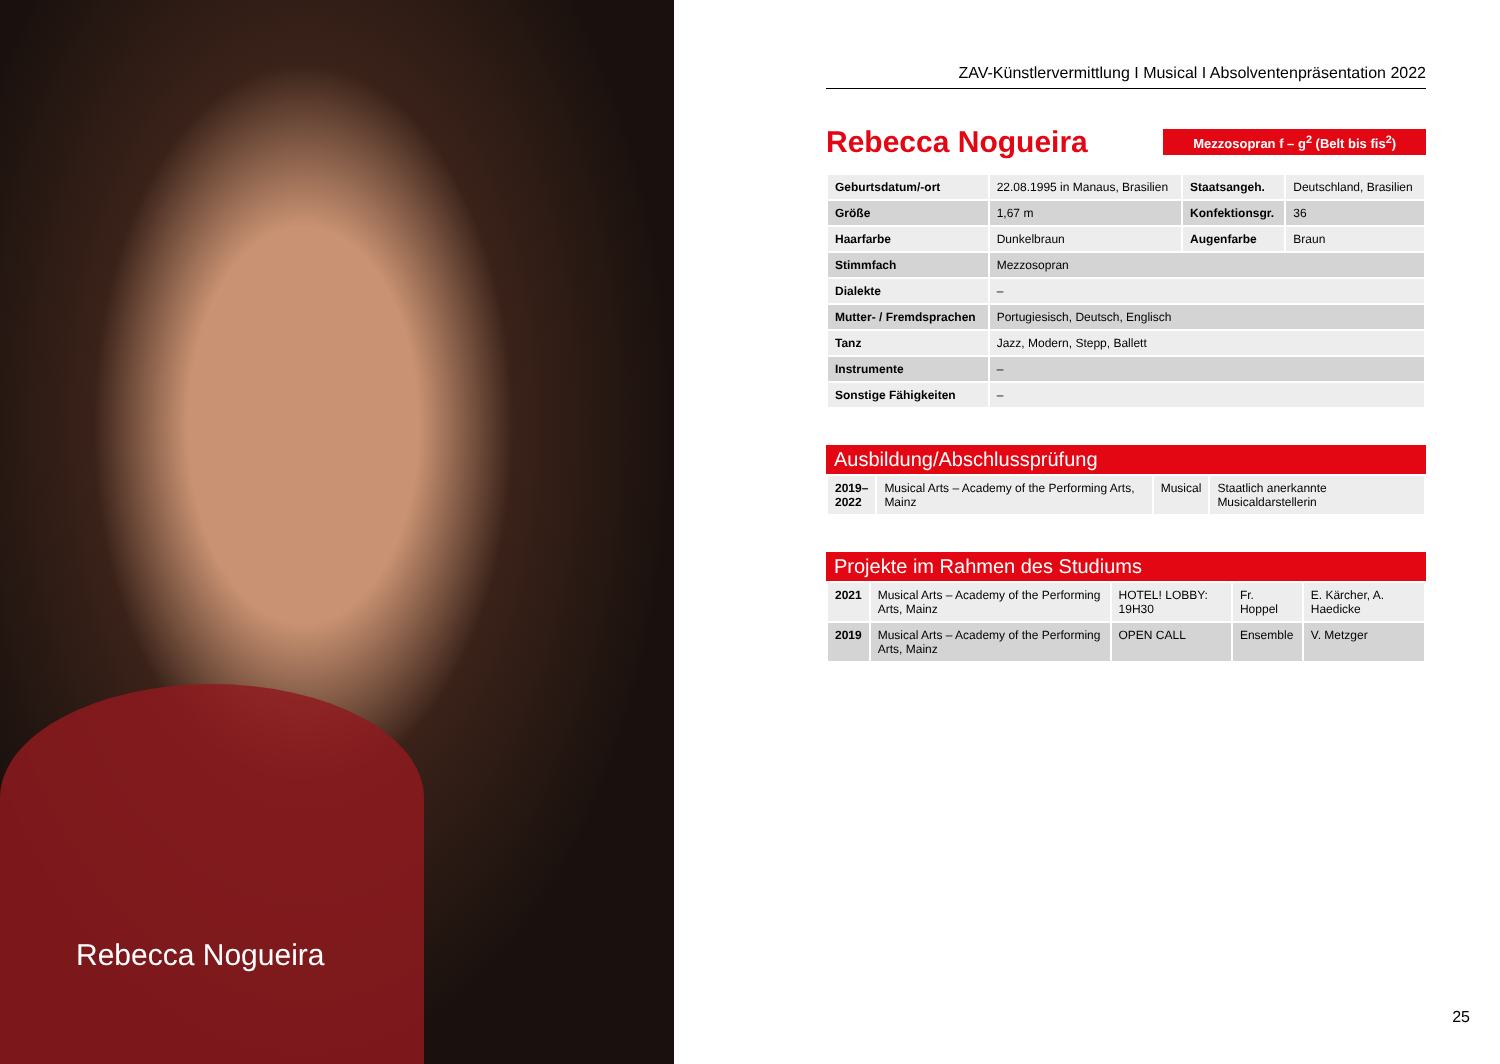Rebecca Nogueira
ZAV-Künstlervermittlung I Musical I Absolventenpräsentation 2022
Rebecca Nogueira
Mezzosopran f – g<sup>2</sup> (Belt bis fis<sup>2</sup>)
| Geburtsdatum/-ort | 22.08.1995 in Manaus, Brasilien | Staatsangeh. | Deutschland, Brasilien |
| Größe | 1,67 m | Konfektionsgr. | 36 |
| Haarfarbe | Dunkelbraun | Augenfarbe | Braun |
| Stimmfach | Mezzosopran | | |
| Dialekte | – | | |
| Mutter- / Fremdsprachen | Portugiesisch, Deutsch, Englisch | | |
| Tanz | Jazz, Modern, Stepp, Ballett | | |
| Instrumente | – | | |
| Sonstige Fähigkeiten | – | | |
Ausbildung/Abschlussprüfung
| 2019– 2022 | Musical Arts – Academy of the Performing Arts, Mainz | Musical | Staatlich anerkannte Musicaldarstellerin |
Projekte im Rahmen des Studiums
| 2021 | Musical Arts – Academy of the Performing Arts, Mainz | HOTEL! LOBBY: 19H30 | Fr. Hoppel | E. Kärcher, A. Haedicke |
| 2019 | Musical Arts – Academy of the Performing Arts, Mainz | OPEN CALL | Ensemble | V. Metzger |
25